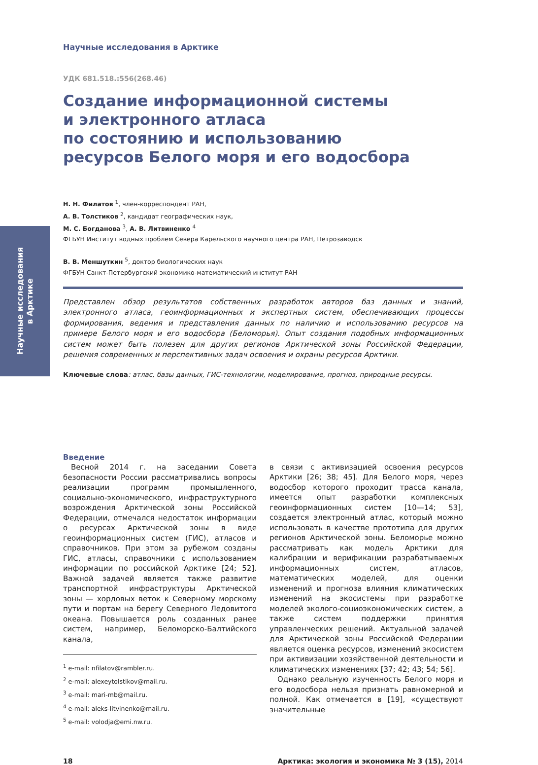Научные исследования
в Арктике
Научные исследования в Арктике
УДК 681.518.:556(268.46)
Создание информационной системы
и электронного атласа
по состоянию и использованию
ресурсов Белого моря и его водосбора
Н. Н. Филатов <sup>1</sup>, член-корреспондент РАН,
А. В. Толстиков <sup>2</sup>, кандидат географических наук,
М. С. Богданова <sup>3</sup>, А. В. Литвиненко <sup>4</sup>
ФГБУН Институт водных проблем Севера Карельского научного центра РАН, Петрозаводск
В. В. Меншуткин <sup>5</sup>, доктор биологических наук
ФГБУН Санкт-Петербургский экономико-математический институт РАН
Представлен обзор результатов собственных разработок авторов баз данных и знаний, электронного атласа, геоинформационных и экспертных систем, обеспечивающих процессы формирования, ведения и представления данных по наличию и использованию ресурсов на примере Белого моря и его водосбора (Беломорья). Опыт создания подобных информационных систем может быть полезен для других регионов Арктической зоны Российской Федерации, решения современных и перспективных задач освоения и охраны ресурсов Арктики.
Ключевые слова: атлас, базы данных, ГИС-технологии, моделирование, прогноз, природные ресурсы.
Введение
Весной 2014 г. на заседании Совета безопасности России рассматривались вопросы реализации программ промышленного, социально-экономического, инфраструктурного возрождения Арктической зоны Российской Федерации, отмечался недостаток информации о ресурсах Арктической зоны в виде геоинформационных систем (ГИС), атласов и справочников. При этом за рубежом созданы ГИС, атласы, справочники с использованием информации по российской Арктике [24; 52]. Важной задачей является также развитие транспортной инфраструктуры Арктической зоны — хордовых веток к Северному морскому пути и портам на берегу Северного Ледовитого океана. Повышается роль созданных ранее систем, например, Беломорско-Балтийского канала,
<sup>1</sup> e-mail: nfilatov@rambler.ru.
<sup>2</sup> e-mail: alexeytolstikov@mail.ru.
<sup>3</sup> e-mail: mari-mb@mail.ru.
<sup>4</sup> e-mail: aleks-litvinenko@mail.ru.
<sup>5</sup> e-mail: volodja@emi.nw.ru.
в связи с активизацией освоения ресурсов Арктики [26; 38; 45]. Для Белого моря, через водосбор которого проходит трасса канала, имеется опыт разработки комплексных геоинформационных систем [10—14; 53], создается электронный атлас, который можно использовать в качестве прототипа для других регионов Арктической зоны. Беломорье можно рассматривать как модель Арктики для калибрации и верификации разрабатываемых информационных систем, атласов, математических моделей, для оценки изменений и прогноза влияния климатических изменений на экосистемы при разработке моделей эколого-социоэкономических систем, а также систем поддержки принятия управленческих решений. Актуальной задачей для Арктической зоны Российской Федерации является оценка ресурсов, изменений экосистем при активизации хозяйственной деятельности и климатических изменениях [37; 42; 43; 54; 56].
Однако реальную изученность Белого моря и его водосбора нельзя признать равномерной и полной. Как отмечается в [19], «существуют значительные
18 Арктика: экология и экономика № 3 (15), 2014